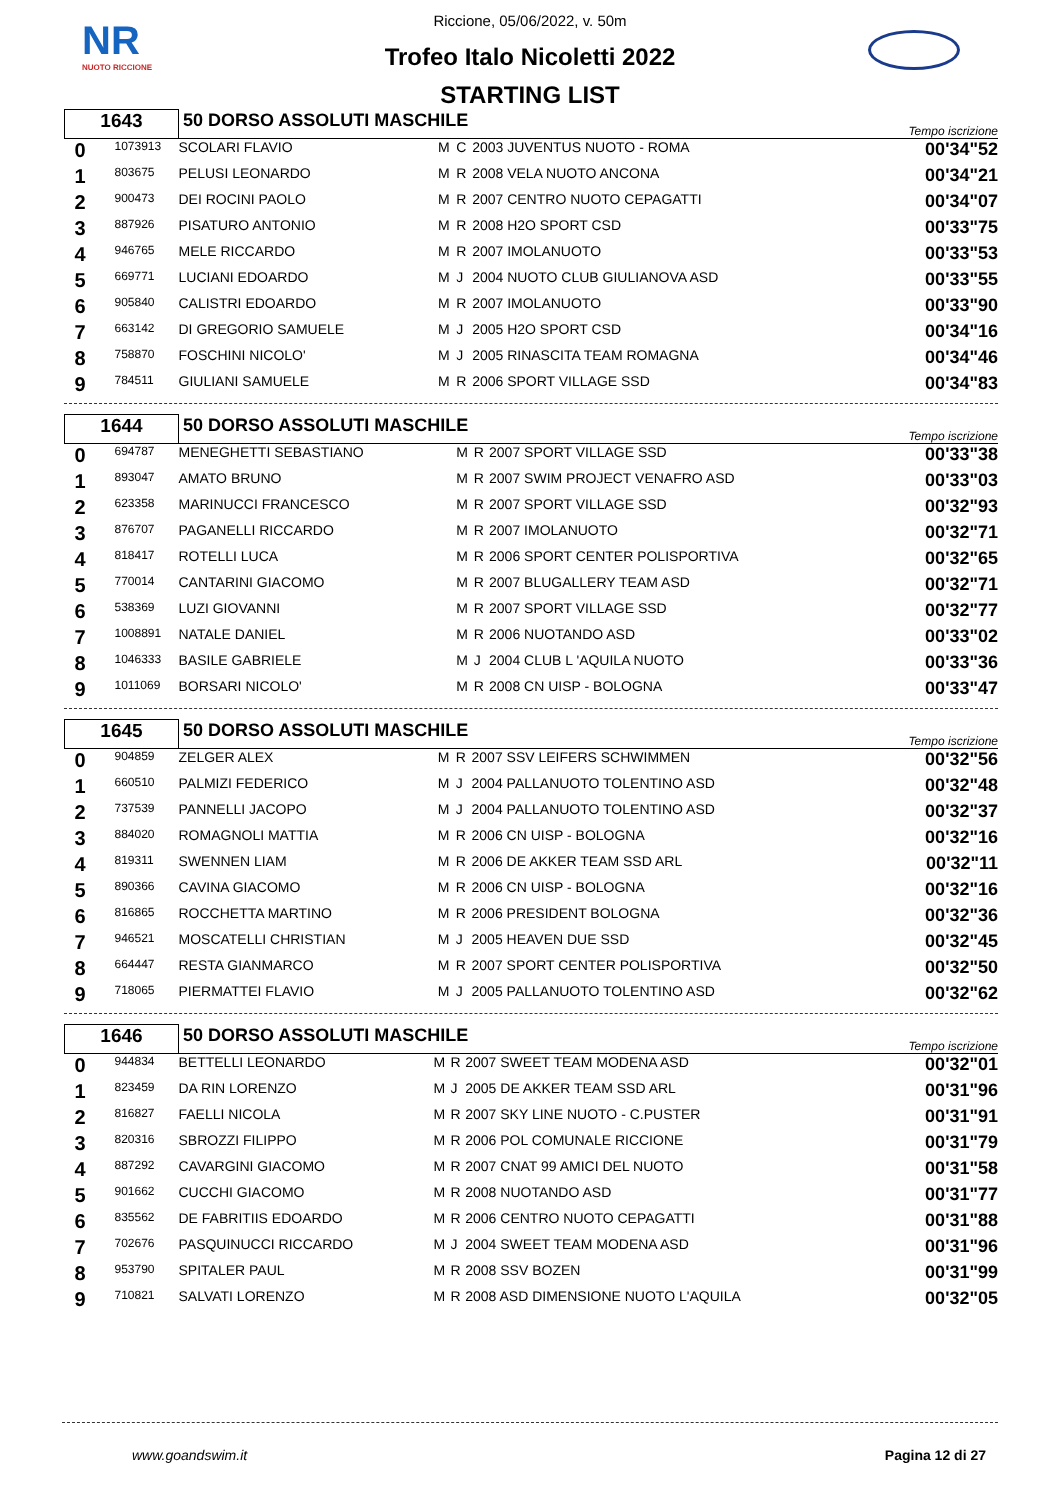NR
NUOTO RICCIONE
Riccione, 05/06/2022, v. 50m
Trofeo Italo Nicoletti 2022
STARTING LIST
| 1643 | | 50 DORSO ASSOLUTI MASCHILE | | | | Tempo iscrizione |
| 0 | 1073913 | SCOLARI FLAVIO | M | C | 2003 JUVENTUS NUOTO - ROMA | 00'34"52 |
| 1 | 803675 | PELUSI LEONARDO | M | R | 2008 VELA NUOTO ANCONA | 00'34"21 |
| 2 | 900473 | DEI ROCINI PAOLO | M | R | 2007 CENTRO NUOTO CEPAGATTI | 00'34"07 |
| 3 | 887926 | PISATURO ANTONIO | M | R | 2008 H2O SPORT CSD | 00'33"75 |
| 4 | 946765 | MELE RICCARDO | M | R | 2007 IMOLANUOTO | 00'33"53 |
| 5 | 669771 | LUCIANI EDOARDO | M | J | 2004 NUOTO CLUB GIULIANOVA ASD | 00'33"55 |
| 6 | 905840 | CALISTRI EDOARDO | M | R | 2007 IMOLANUOTO | 00'33"90 |
| 7 | 663142 | DI GREGORIO SAMUELE | M | J | 2005 H2O SPORT CSD | 00'34"16 |
| 8 | 758870 | FOSCHINI NICOLO' | M | J | 2005 RINASCITA TEAM ROMAGNA | 00'34"46 |
| 9 | 784511 | GIULIANI SAMUELE | M | R | 2006 SPORT VILLAGE SSD | 00'34"83 |
| 1644 | | 50 DORSO ASSOLUTI MASCHILE | | | | Tempo iscrizione |
| 0 | 694787 | MENEGHETTI SEBASTIANO | M | R | 2007 SPORT VILLAGE SSD | 00'33"38 |
| 1 | 893047 | AMATO BRUNO | M | R | 2007 SWIM PROJECT VENAFRO ASD | 00'33"03 |
| 2 | 623358 | MARINUCCI FRANCESCO | M | R | 2007 SPORT VILLAGE SSD | 00'32"93 |
| 3 | 876707 | PAGANELLI RICCARDO | M | R | 2007 IMOLANUOTO | 00'32"71 |
| 4 | 818417 | ROTELLI LUCA | M | R | 2006 SPORT CENTER POLISPORTIVA | 00'32"65 |
| 5 | 770014 | CANTARINI GIACOMO | M | R | 2007 BLUGALLERY TEAM ASD | 00'32"71 |
| 6 | 538369 | LUZI GIOVANNI | M | R | 2007 SPORT VILLAGE SSD | 00'32"77 |
| 7 | 1008891 | NATALE DANIEL | M | R | 2006 NUOTANDO ASD | 00'33"02 |
| 8 | 1046333 | BASILE GABRIELE | M | J | 2004 CLUB L 'AQUILA NUOTO | 00'33"36 |
| 9 | 1011069 | BORSARI NICOLO' | M | R | 2008 CN UISP - BOLOGNA | 00'33"47 |
| 1645 | | 50 DORSO ASSOLUTI MASCHILE | | | | Tempo iscrizione |
| 0 | 904859 | ZELGER ALEX | M | R | 2007 SSV LEIFERS SCHWIMMEN | 00'32"56 |
| 1 | 660510 | PALMIZI FEDERICO | M | J | 2004 PALLANUOTO TOLENTINO ASD | 00'32"48 |
| 2 | 737539 | PANNELLI JACOPO | M | J | 2004 PALLANUOTO TOLENTINO ASD | 00'32"37 |
| 3 | 884020 | ROMAGNOLI MATTIA | M | R | 2006 CN UISP - BOLOGNA | 00'32"16 |
| 4 | 819311 | SWENNEN LIAM | M | R | 2006 DE AKKER TEAM SSD ARL | 00'32"11 |
| 5 | 890366 | CAVINA GIACOMO | M | R | 2006 CN UISP - BOLOGNA | 00'32"16 |
| 6 | 816865 | ROCCHETTA MARTINO | M | R | 2006 PRESIDENT BOLOGNA | 00'32"36 |
| 7 | 946521 | MOSCATELLI CHRISTIAN | M | J | 2005 HEAVEN DUE SSD | 00'32"45 |
| 8 | 664447 | RESTA GIANMARCO | M | R | 2007 SPORT CENTER POLISPORTIVA | 00'32"50 |
| 9 | 718065 | PIERMATTEI FLAVIO | M | J | 2005 PALLANUOTO TOLENTINO ASD | 00'32"62 |
| 1646 | | 50 DORSO ASSOLUTI MASCHILE | | | | Tempo iscrizione |
| 0 | 944834 | BETTELLI LEONARDO | M | R | 2007 SWEET TEAM MODENA ASD | 00'32"01 |
| 1 | 823459 | DA RIN LORENZO | M | J | 2005 DE AKKER TEAM SSD ARL | 00'31"96 |
| 2 | 816827 | FAELLI NICOLA | M | R | 2007 SKY LINE NUOTO - C.PUSTER | 00'31"91 |
| 3 | 820316 | SBROZZI FILIPPO | M | R | 2006 POL COMUNALE RICCIONE | 00'31"79 |
| 4 | 887292 | CAVARGINI GIACOMO | M | R | 2007 CNAT 99 AMICI DEL NUOTO | 00'31"58 |
| 5 | 901662 | CUCCHI GIACOMO | M | R | 2008 NUOTANDO ASD | 00'31"77 |
| 6 | 835562 | DE FABRITIIS EDOARDO | M | R | 2006 CENTRO NUOTO CEPAGATTI | 00'31"88 |
| 7 | 702676 | PASQUINUCCI RICCARDO | M | J | 2004 SWEET TEAM MODENA ASD | 00'31"96 |
| 8 | 953790 | SPITALER PAUL | M | R | 2008 SSV BOZEN | 00'31"99 |
| 9 | 710821 | SALVATI LORENZO | M | R | 2008 ASD DIMENSIONE NUOTO L'AQUILA | 00'32"05 |
www.goandswim.it Pagina 12 di 27